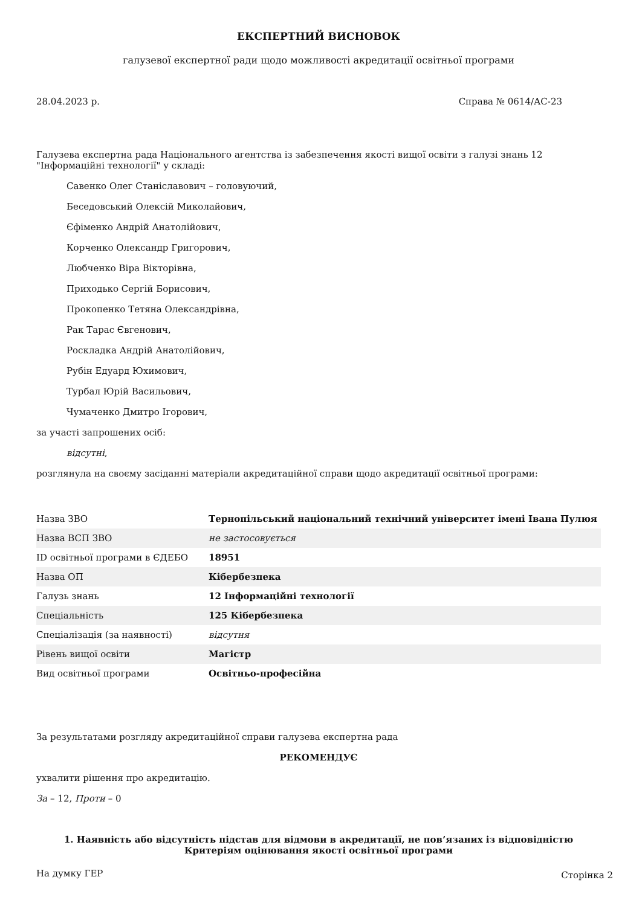ЕКСПЕРТНИЙ ВИСНОВОК
галузевої експертної ради щодо можливості акредитації освітньої програми
28.04.2023 р. Справа № 0614/АС-23
Галузева експертна рада Національного агентства із забезпечення якості вищої освіти з галузі знань 12 "Інформаційні технології" у складі:
Савенко Олег Станіславович – головуючий,
Беседовський Олексій Миколайович,
Єфіменко Андрій Анатолійович,
Корченко Олександр Григорович,
Любченко Віра Вікторівна,
Приходько Сергій Борисович,
Прокопенко Тетяна Олександрівна,
Рак Тарас Євгенович,
Роскладка Андрій Анатолійович,
Рубін Едуард Юхимович,
Турбал Юрій Васильович,
Чумаченко Дмитро Ігорович,
за участі запрошених осіб:
відсутні,
розглянула на своєму засіданні матеріали акредитаційної справи щодо акредитації освітньої програми:
| Назва ЗВО | Тернопільський національний технічний університет імені Івана Пулюя |
| Назва ВСП ЗВО | не застосовується |
| ID освітньої програми в ЄДЕБО | 18951 |
| Назва ОП | Кібербезпека |
| Галузь знань | 12 Інформаційні технології |
| Спеціальність | 125 Кібербезпека |
| Спеціалізація (за наявності) | відсутня |
| Рівень вищої освіти | Магістр |
| Вид освітньої програми | Освітньо-професійна |
За результатами розгляду акредитаційної справи галузева експертна рада
РЕКОМЕНДУЄ
ухвалити рішення про акредитацію.
За – 12, Проти – 0
1. Наявність або відсутність підстав для відмови в акредитації, не пов’язаних із відповідністю Критеріям оцінювання якості освітньої програми
На думку ГЕР
Сторінка 2